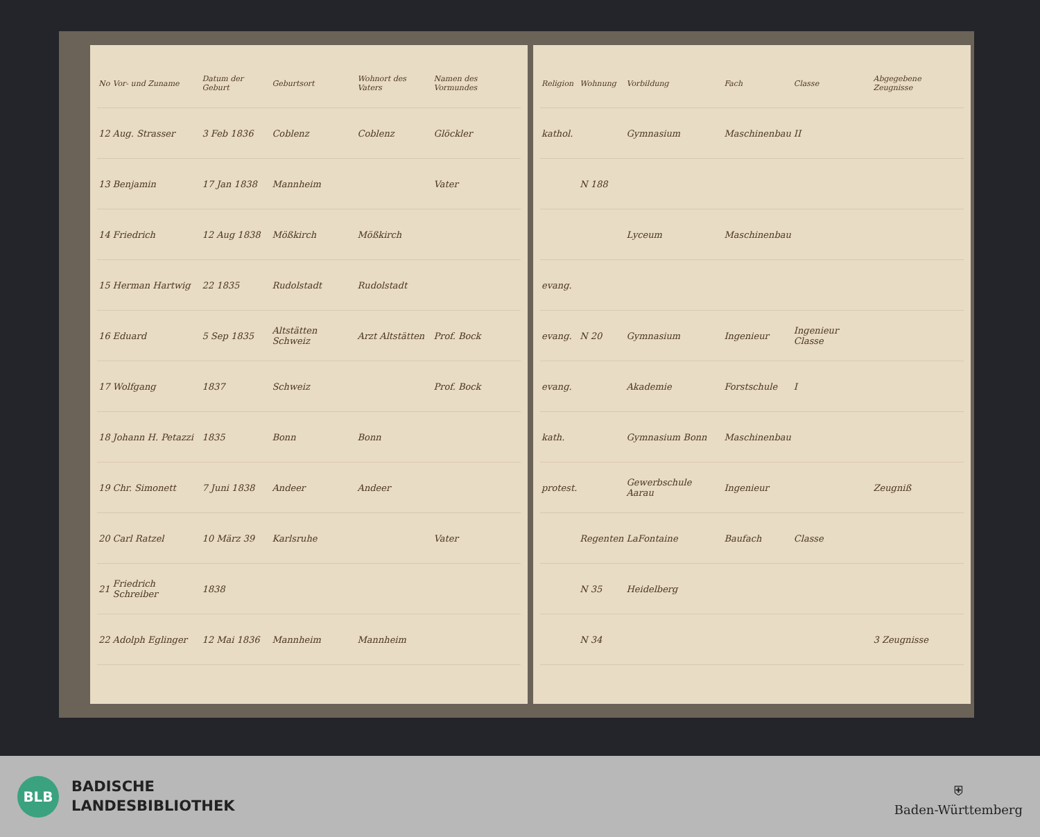| No | Vor- und Zuname | Datum der Geburt | Geburtsort | Wohnort des Vaters | Namen des Vormundes |
| --- | --- | --- | --- | --- | --- |
| 12 | Aug. Strasser | 3 Feb 1836 | Coblenz | Coblenz | Glöckler |
| 13 | Benjamin | 17 Jan 1838 | Mannheim | | Vater |
| 14 | Friedrich | 12 Aug 1838 | Mößkirch | Mößkirch | |
| 15 | Herman Hartwig | 22 1835 | Rudolstadt | Rudolstadt | |
| 16 | Eduard | 5 Sep 1835 | Altstätten Schweiz | Arzt Altstätten | Prof. Bock |
| 17 | Wolfgang | 1837 | Schweiz | | Prof. Bock |
| 18 | Johann H. Petazzi | 1835 | Bonn | Bonn | |
| 19 | Chr. Simonett | 7 Juni 1838 | Andeer | Andeer | |
| 20 | Carl Ratzel | 10 März 39 | Karlsruhe | | Vater |
| 21 | Friedrich Schreiber | 1838 | | | |
| 22 | Adolph Eglinger | 12 Mai 1836 | Mannheim | Mannheim | |
| Religion | Wohnung | Vorbildung | Fach | Classe | Abgegebene Zeugnisse |
| --- | --- | --- | --- | --- | --- |
| kathol. | | Gymnasium | Maschinenbau | II | |
| | N 188 | | | | |
| | | Lyceum | Maschinenbau | | |
| evang. | | | | | |
| evang. | N 20 | Gymnasium | Ingenieur | Ingenieur Classe | |
| evang. | | Akademie | Forstschule | I | |
| kath. | | Gymnasium Bonn | Maschinenbau | | |
| protest. | | Gewerbschule Aarau | Ingenieur | | Zeugniß |
| | Regenten | LaFontaine | Baufach | Classe | |
| | N 35 | Heidelberg | | | |
| | N 34 | | | | 3 Zeugnisse |
BLB
BADISCHE
LANDESBIBLIOTHEK
⛨
Baden-Württemberg